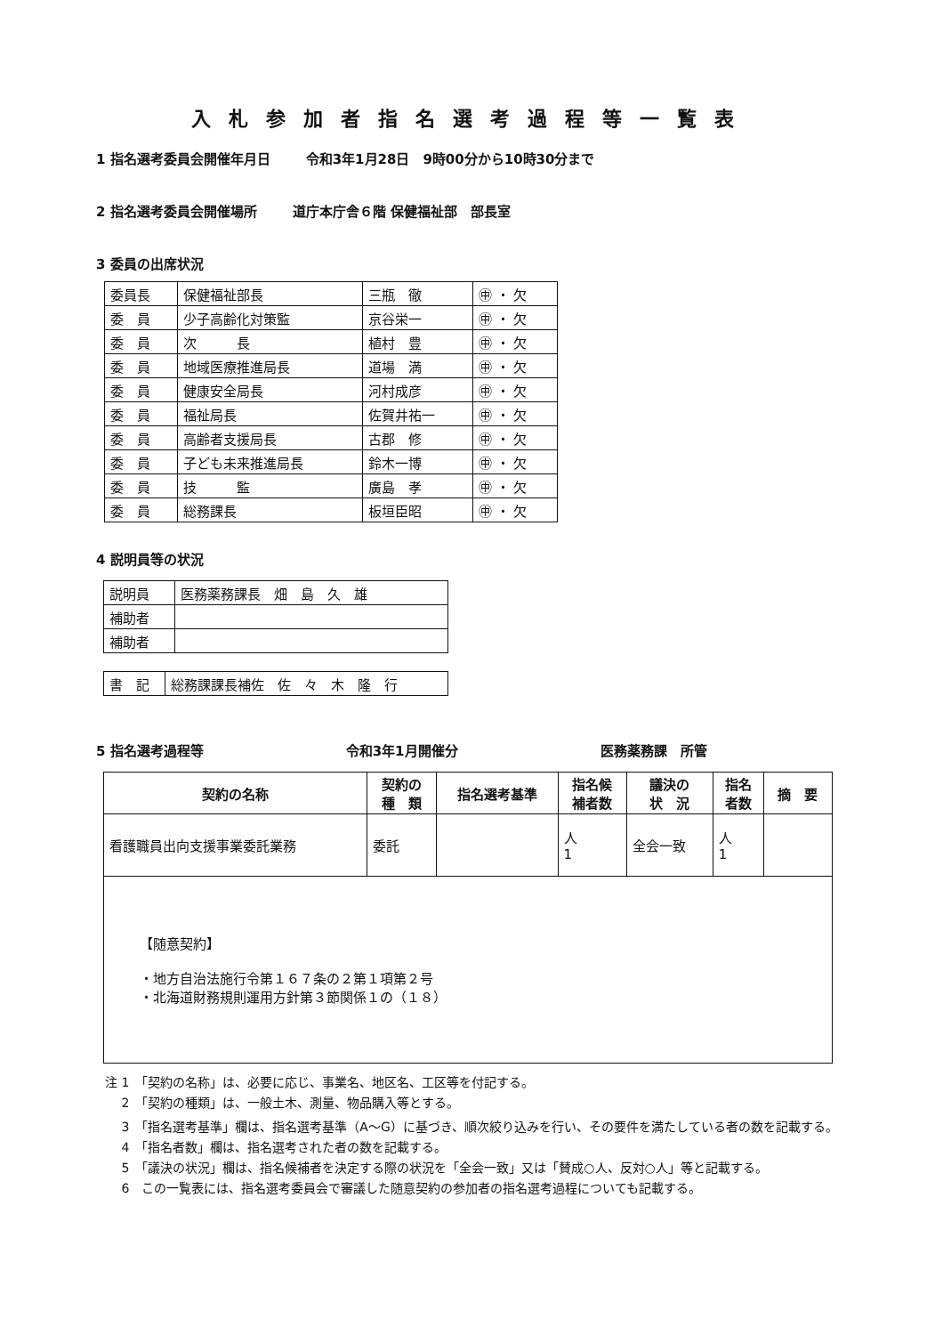入札参加者指名選考過程等一覧表
1 指名選考委員会開催年月日 令和3年1月28日　9時00分から10時30分まで
2 指名選考委員会開催場所 道庁本庁舎６階 保健福祉部　部長室
3 委員の出席状況
| 委員長 | 保健福祉部長 | 三瓶 徹 | ㊥ ・ 欠 |
| 委 員 | 少子高齢化対策監 | 京谷栄一 | ㊥ ・ 欠 |
| 委 員 | 次 長 | 植村 豊 | ㊥ ・ 欠 |
| 委 員 | 地域医療推進局長 | 道場 満 | ㊥ ・ 欠 |
| 委 員 | 健康安全局長 | 河村成彦 | ㊥ ・ 欠 |
| 委 員 | 福祉局長 | 佐賀井祐一 | ㊥ ・ 欠 |
| 委 員 | 高齢者支援局長 | 古郡 修 | ㊥ ・ 欠 |
| 委 員 | 子ども未来推進局長 | 鈴木一博 | ㊥ ・ 欠 |
| 委 員 | 技 監 | 廣島 孝 | ㊥ ・ 欠 |
| 委 員 | 総務課長 | 板垣臣昭 | ㊥ ・ 欠 |
4 説明員等の状況
| 説明員 | 医務薬務課長 畑 島 久 雄 |
| 補助者 | |
| 補助者 | |
| 書 記 | 総務課課長補佐 佐 々 木 隆 行 |
5 指名選考過程等 令和3年1月開催分 医務薬務課　所管
| 契約の名称 | 契約の 種 類 | 指名選考基準 | 指名候 補者数 | 議決の 状 況 | 指名 者数 | 摘 要 |
| --- | --- | --- | --- | --- | --- | --- |
| 看護職員出向支援事業委託業務 | 委託 | | 人 1 | 全会一致 | 人 1 | |
| 【随意契約】 ・地方自治法施行令第１６７条の２第１項第２号 ・北海道財務規則運用方針第３節関係１の（１８） | | | | | | |
注 1　「契約の名称」は、必要に応じ、事業名、地区名、工区等を付記する。
　 2　「契約の種類」は、一般土木、測量、物品購入等とする。
　 3　「指名選考基準」欄は、指名選考基準（A～G）に基づき、順次絞り込みを行い、その要件を満たしている者の数を記載する。
　 4　「指名者数」欄は、指名選考された者の数を記載する。
　 5　「議決の状況」欄は、指名候補者を決定する際の状況を「全会一致」又は「賛成○人、反対○人」等と記載する。
　 6　この一覧表には、指名選考委員会で審議した随意契約の参加者の指名選考過程についても記載する。